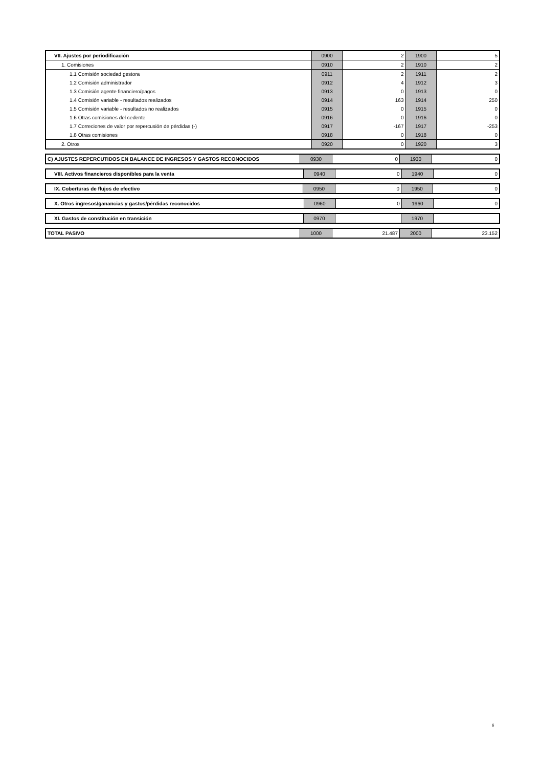| VII. Ajustes por periodificación | 0900 | 2 | 1900 | 5 |
| 1. Comisiones | 0910 | 2 | 1910 | 2 |
| 1.1 Comisión sociedad gestora | 0911 | 2 | 1911 | 2 |
| 1.2 Comisión administrador | 0912 | 4 | 1912 | 3 |
| 1.3 Comisión agente financiero/pagos | 0913 | 0 | 1913 | 0 |
| 1.4 Comisión variable - resultados realizados | 0914 | 163 | 1914 | 250 |
| 1.5 Comisión variable - resultados no realizados | 0915 | 0 | 1915 | 0 |
| 1.6 Otras comisiones del cedente | 0916 | 0 | 1916 | 0 |
| 1.7 Correciones de valor por repercusión de pérdidas (-) | 0917 | -167 | 1917 | -253 |
| 1.8 Otras comisiones | 0918 | 0 | 1918 | 0 |
| 2. Otros | 0920 | 0 | 1920 | 3 |
| C) AJUSTES REPERCUTIDOS EN BALANCE DE INGRESOS Y GASTOS RECONOCIDOS | 0930 | 0 | 1930 | 0 |
| VIII. Activos financieros disponibles para la venta | 0940 | 0 | 1940 | 0 |
| IX. Coberturas de flujos de efectivo | 0950 | 0 | 1950 | 0 |
| X. Otros ingresos/ganancias y gastos/pérdidas reconocidos | 0960 | 0 | 1960 | 0 |
| XI. Gastos de constitución en transición | 0970 | | 1970 | |
| TOTAL PASIVO | 1000 | 21.487 | 2000 | 23.152 |
6